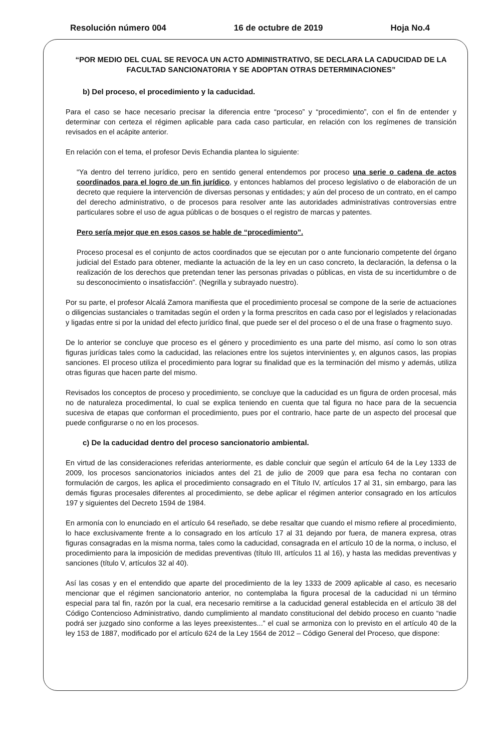Resolución número 004 16 de octubre de 2019 Hoja No.4
“POR MEDIO DEL CUAL SE REVOCA UN ACTO ADMINISTRATIVO, SE DECLARA LA CADUCIDAD DE LA FACULTAD SANCIONATORIA Y SE ADOPTAN OTRAS DETERMINACIONES”
b) Del proceso, el procedimiento y la caducidad.
Para el caso se hace necesario precisar la diferencia entre “proceso” y “procedimiento”, con el fin de entender y determinar con certeza el régimen aplicable para cada caso particular, en relación con los regímenes de transición revisados en el acápite anterior.
En relación con el tema, el profesor Devis Echandia plantea lo siguiente:
“Ya dentro del terreno jurídico, pero en sentido general entendemos por proceso una serie o cadena de actos coordinados para el logro de un fin jurídico, y entonces hablamos del proceso legislativo o de elaboración de un decreto que requiere la intervención de diversas personas y entidades; y aún del proceso de un contrato, en el campo del derecho administrativo, o de procesos para resolver ante las autoridades administrativas controversias entre particulares sobre el uso de agua públicas o de bosques o el registro de marcas y patentes.
Pero sería mejor que en esos casos se hable de “procedimiento”.
Proceso procesal es el conjunto de actos coordinados que se ejecutan por o ante funcionario competente del órgano judicial del Estado para obtener, mediante la actuación de la ley en un caso concreto, la declaración, la defensa o la realización de los derechos que pretendan tener las personas privadas o públicas, en vista de su incertidumbre o de su desconocimiento o insatisfacción”. (Negrilla y subrayado nuestro).
Por su parte, el profesor Alcalá Zamora manifiesta que el procedimiento procesal se compone de la serie de actuaciones o diligencias sustanciales o tramitadas según el orden y la forma prescritos en cada caso por el legislados y relacionadas y ligadas entre si por la unidad del efecto jurídico final, que puede ser el del proceso o el de una frase o fragmento suyo.
De lo anterior se concluye que proceso es el género y procedimiento es una parte del mismo, así como lo son otras figuras jurídicas tales como la caducidad, las relaciones entre los sujetos intervinientes y, en algunos casos, las propias sanciones. El proceso utiliza el procedimiento para lograr su finalidad que es la terminación del mismo y además, utiliza otras figuras que hacen parte del mismo.
Revisados los conceptos de proceso y procedimiento, se concluye que la caducidad es un figura de orden procesal, más no de naturaleza procedimental, lo cual se explica teniendo en cuenta que tal figura no hace para de la secuencia sucesiva de etapas que conforman el procedimiento, pues por el contrario, hace parte de un aspecto del procesal que puede configurarse o no en los procesos.
c) De la caducidad dentro del proceso sancionatorio ambiental.
En virtud de las consideraciones referidas anteriormente, es dable concluir que según el artículo 64 de la Ley 1333 de 2009, los procesos sancionatorios iniciados antes del 21 de julio de 2009 que para esa fecha no contaran con formulación de cargos, les aplica el procedimiento consagrado en el Título IV, artículos 17 al 31, sin embargo, para las demás figuras procesales diferentes al procedimiento, se debe aplicar el régimen anterior consagrado en los artículos 197 y siguientes del Decreto 1594 de 1984.
En armonía con lo enunciado en el artículo 64 reseñado, se debe resaltar que cuando el mismo refiere al procedimiento, lo hace exclusivamente frente a lo consagrado en los artículo 17 al 31 dejando por fuera, de manera expresa, otras figuras consagradas en la misma norma, tales como la caducidad, consagrada en el artículo 10 de la norma, o incluso, el procedimiento para la imposición de medidas preventivas (título III, artículos 11 al 16), y hasta las medidas preventivas y sanciones (título V, artículos 32 al 40).
Así las cosas y en el entendido que aparte del procedimiento de la ley 1333 de 2009 aplicable al caso, es necesario mencionar que el régimen sancionatorio anterior, no contemplaba la figura procesal de la caducidad ni un término especial para tal fin, razón por la cual, era necesario remitirse a la caducidad general establecida en el artículo 38 del Código Contencioso Administrativo, dando cumplimiento al mandato constitucional del debido proceso en cuanto “nadie podrá ser juzgado sino conforme a las leyes preexistentes...” el cual se armoniza con lo previsto en el artículo 40 de la ley 153 de 1887, modificado por el artículo 624 de la Ley 1564 de 2012 – Código General del Proceso, que dispone: